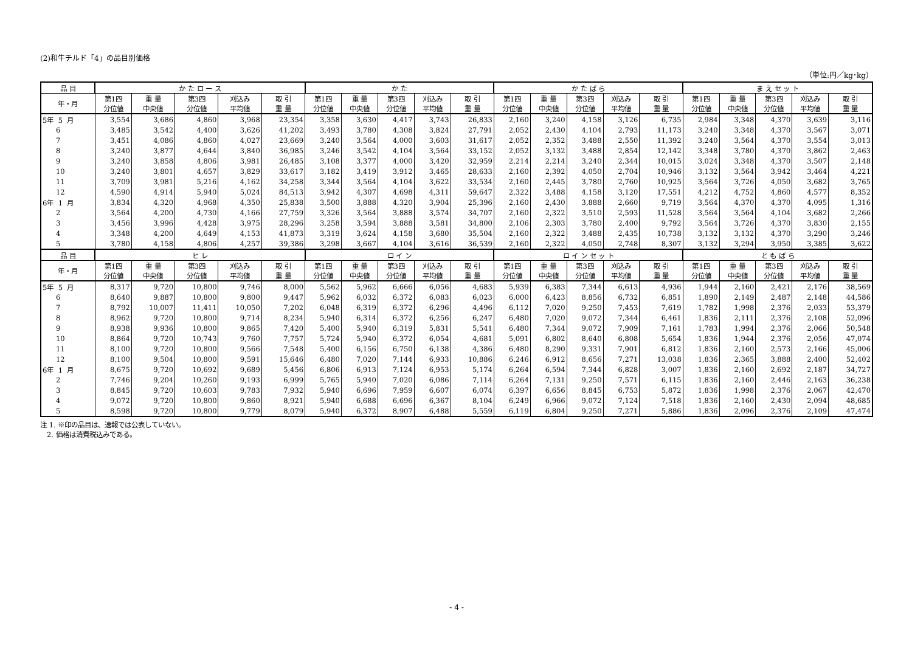(2)和牛チルド「4」の品目別価格
（単位:円／kg･kg）
| 品 目 | か た ロ ー ス | | | | | か た | | | | | か た ば ら | | | | | ま え セ ッ ト | | | | |
| --- | --- | --- | --- | --- | --- | --- | --- | --- | --- | --- | --- | --- | --- | --- | --- | --- | --- | --- | --- | --- |
| 年・月 | 第1四 分位値 | 重 量 中央値 | 第3四 分位値 | 刈込み 平均値 | 取 引 重 量 | 第1四 分位値 | 重 量 中央値 | 第3四 分位値 | 刈込み 平均値 | 取 引 重 量 | 第1四 分位値 | 重 量 中央値 | 第3四 分位値 | 刈込み 平均値 | 取 引 重 量 | 第1四 分位値 | 重 量 中央値 | 第3四 分位値 | 刈込み 平均値 | 取 引 重 量 |
| 5年 5 月 | 3,554 | 3,686 | 4,860 | 3,968 | 23,354 | 3,358 | 3,630 | 4,417 | 3,743 | 26,833 | 2,160 | 3,240 | 4,158 | 3,126 | 6,735 | 2,984 | 3,348 | 4,370 | 3,639 | 3,116 |
| 6 | 3,485 | 3,542 | 4,400 | 3,626 | 41,202 | 3,493 | 3,780 | 4,308 | 3,824 | 27,791 | 2,052 | 2,430 | 4,104 | 2,793 | 11,173 | 3,240 | 3,348 | 4,370 | 3,567 | 3,071 |
| 7 | 3,451 | 4,086 | 4,860 | 4,027 | 23,669 | 3,240 | 3,564 | 4,000 | 3,603 | 31,617 | 2,052 | 2,352 | 3,488 | 2,550 | 11,392 | 3,240 | 3,564 | 4,370 | 3,554 | 3,013 |
| 8 | 3,240 | 3,877 | 4,644 | 3,840 | 36,985 | 3,246 | 3,542 | 4,104 | 3,564 | 33,152 | 2,052 | 3,132 | 3,488 | 2,854 | 12,142 | 3,348 | 3,780 | 4,370 | 3,862 | 2,463 |
| 9 | 3,240 | 3,858 | 4,806 | 3,981 | 26,485 | 3,108 | 3,377 | 4,000 | 3,420 | 32,959 | 2,214 | 2,214 | 3,240 | 2,344 | 10,015 | 3,024 | 3,348 | 4,370 | 3,507 | 2,148 |
| 10 | 3,240 | 3,801 | 4,657 | 3,829 | 33,617 | 3,182 | 3,419 | 3,912 | 3,465 | 28,633 | 2,160 | 2,392 | 4,050 | 2,704 | 10,946 | 3,132 | 3,564 | 3,942 | 3,464 | 4,221 |
| 11 | 3,709 | 3,981 | 5,216 | 4,162 | 34,258 | 3,344 | 3,564 | 4,104 | 3,622 | 33,534 | 2,160 | 2,445 | 3,780 | 2,760 | 10,925 | 3,564 | 3,726 | 4,050 | 3,682 | 3,765 |
| 12 | 4,590 | 4,914 | 5,940 | 5,024 | 84,513 | 3,942 | 4,307 | 4,698 | 4,311 | 59,647 | 2,322 | 3,488 | 4,158 | 3,120 | 17,551 | 4,212 | 4,752 | 4,860 | 4,577 | 8,352 |
| 6年 1 月 | 3,834 | 4,320 | 4,968 | 4,350 | 25,838 | 3,500 | 3,888 | 4,320 | 3,904 | 25,396 | 2,160 | 2,430 | 3,888 | 2,660 | 9,719 | 3,564 | 4,370 | 4,370 | 4,095 | 1,316 |
| 2 | 3,564 | 4,200 | 4,730 | 4,166 | 27,759 | 3,326 | 3,564 | 3,888 | 3,574 | 34,707 | 2,160 | 2,322 | 3,510 | 2,593 | 11,528 | 3,564 | 3,564 | 4,104 | 3,682 | 2,266 |
| 3 | 3,456 | 3,996 | 4,428 | 3,975 | 28,296 | 3,258 | 3,594 | 3,888 | 3,581 | 34,800 | 2,106 | 2,303 | 3,780 | 2,400 | 9,792 | 3,564 | 3,726 | 4,370 | 3,830 | 2,155 |
| 4 | 3,348 | 4,200 | 4,649 | 4,153 | 41,873 | 3,319 | 3,624 | 4,158 | 3,680 | 35,504 | 2,160 | 2,322 | 3,488 | 2,435 | 10,738 | 3,132 | 3,132 | 4,370 | 3,290 | 3,246 |
| 5 | 3,780 | 4,158 | 4,806 | 4,257 | 39,386 | 3,298 | 3,667 | 4,104 | 3,616 | 36,539 | 2,160 | 2,322 | 4,050 | 2,748 | 8,307 | 3,132 | 3,294 | 3,950 | 3,385 | 3,622 |
| 品 目 | ヒ レ | | | | | ロ イ ン | | | | | ロ イ ン セ ッ ト | | | | | と も ば ら | | | | |
| 年・月 | 第1四 分位値 | 重 量 中央値 | 第3四 分位値 | 刈込み 平均値 | 取 引 重 量 | 第1四 分位値 | 重 量 中央値 | 第3四 分位値 | 刈込み 平均値 | 取 引 重 量 | 第1四 分位値 | 重 量 中央値 | 第3四 分位値 | 刈込み 平均値 | 取 引 重 量 | 第1四 分位値 | 重 量 中央値 | 第3四 分位値 | 刈込み 平均値 | 取 引 重 量 |
| 5年 5 月 | 8,317 | 9,720 | 10,800 | 9,746 | 8,000 | 5,562 | 5,962 | 6,666 | 6,056 | 4,683 | 5,939 | 6,383 | 7,344 | 6,613 | 4,936 | 1,944 | 2,160 | 2,421 | 2,176 | 38,569 |
| 6 | 8,640 | 9,887 | 10,800 | 9,800 | 9,447 | 5,962 | 6,032 | 6,372 | 6,083 | 6,023 | 6,000 | 6,423 | 8,856 | 6,732 | 6,851 | 1,890 | 2,149 | 2,487 | 2,148 | 44,586 |
| 7 | 8,792 | 10,007 | 11,411 | 10,050 | 7,202 | 6,048 | 6,319 | 6,372 | 6,296 | 4,496 | 6,112 | 7,020 | 9,250 | 7,453 | 7,619 | 1,782 | 1,998 | 2,376 | 2,033 | 53,379 |
| 8 | 8,962 | 9,720 | 10,800 | 9,714 | 8,234 | 5,940 | 6,314 | 6,372 | 6,256 | 6,247 | 6,480 | 7,020 | 9,072 | 7,344 | 6,461 | 1,836 | 2,111 | 2,376 | 2,108 | 52,096 |
| 9 | 8,938 | 9,936 | 10,800 | 9,865 | 7,420 | 5,400 | 5,940 | 6,319 | 5,831 | 5,541 | 6,480 | 7,344 | 9,072 | 7,909 | 7,161 | 1,783 | 1,994 | 2,376 | 2,066 | 50,548 |
| 10 | 8,864 | 9,720 | 10,743 | 9,760 | 7,757 | 5,724 | 5,940 | 6,372 | 6,054 | 4,681 | 5,091 | 6,802 | 8,640 | 6,808 | 5,654 | 1,836 | 1,944 | 2,376 | 2,056 | 47,074 |
| 11 | 8,100 | 9,720 | 10,800 | 9,566 | 7,548 | 5,400 | 6,156 | 6,750 | 6,138 | 4,386 | 6,480 | 8,290 | 9,331 | 7,901 | 6,812 | 1,836 | 2,160 | 2,573 | 2,166 | 45,006 |
| 12 | 8,100 | 9,504 | 10,800 | 9,591 | 15,646 | 6,480 | 7,020 | 7,144 | 6,933 | 10,886 | 6,246 | 6,912 | 8,656 | 7,271 | 13,038 | 1,836 | 2,365 | 3,888 | 2,400 | 52,402 |
| 6年 1 月 | 8,675 | 9,720 | 10,692 | 9,689 | 5,456 | 6,806 | 6,913 | 7,124 | 6,953 | 5,174 | 6,264 | 6,594 | 7,344 | 6,828 | 3,007 | 1,836 | 2,160 | 2,692 | 2,187 | 34,727 |
| 2 | 7,746 | 9,204 | 10,260 | 9,193 | 6,999 | 5,765 | 5,940 | 7,020 | 6,086 | 7,114 | 6,264 | 7,131 | 9,250 | 7,571 | 6,115 | 1,836 | 2,160 | 2,446 | 2,163 | 36,238 |
| 3 | 8,845 | 9,720 | 10,603 | 9,783 | 7,932 | 5,940 | 6,696 | 7,959 | 6,607 | 6,074 | 6,397 | 6,656 | 8,845 | 6,753 | 5,872 | 1,836 | 1,998 | 2,376 | 2,067 | 42,470 |
| 4 | 9,072 | 9,720 | 10,800 | 9,860 | 8,921 | 5,940 | 6,688 | 6,696 | 6,367 | 8,104 | 6,249 | 6,966 | 9,072 | 7,124 | 7,518 | 1,836 | 2,160 | 2,430 | 2,094 | 48,685 |
| 5 | 8,598 | 9,720 | 10,800 | 9,779 | 8,079 | 5,940 | 6,372 | 8,907 | 6,488 | 5,559 | 6,119 | 6,804 | 9,250 | 7,271 | 5,886 | 1,836 | 2,096 | 2,376 | 2,109 | 47,474 |
注 1. ※印の品目は、速報では公表していない。
2. 価格は消費税込みである。
- 4 -